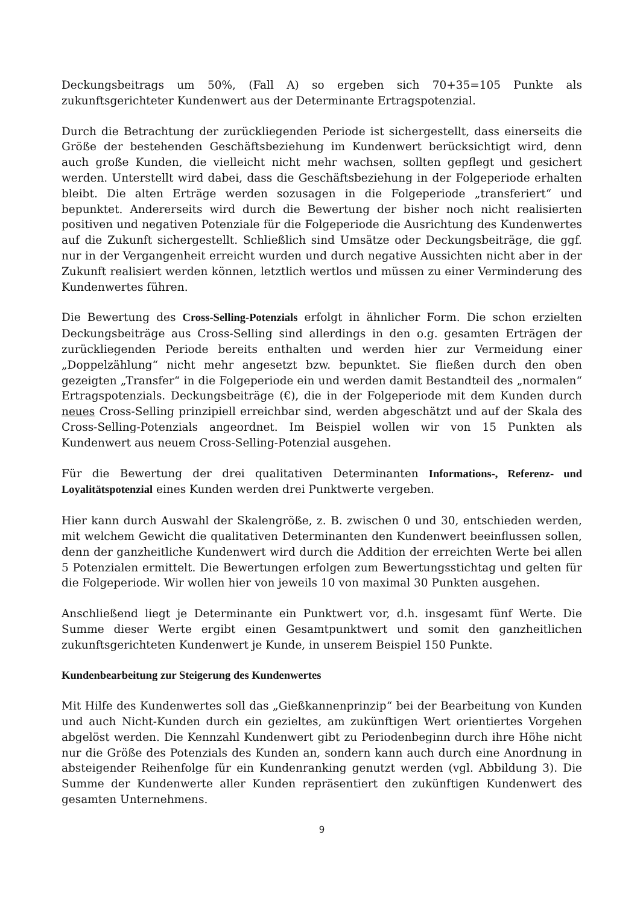Deckungsbeitrags um 50%, (Fall A) so ergeben sich 70+35=105 Punkte als zukunftsgerichteter Kundenwert aus der Determinante Ertragspotenzial.
Durch die Betrachtung der zurückliegenden Periode ist sichergestellt, dass einerseits die Größe der bestehenden Geschäftsbeziehung im Kundenwert berücksichtigt wird, denn auch große Kunden, die vielleicht nicht mehr wachsen, sollten gepflegt und gesichert werden. Unterstellt wird dabei, dass die Geschäftsbeziehung in der Folgeperiode erhalten bleibt. Die alten Erträge werden sozusagen in die Folgeperiode „transferiert“ und bepunktet. Andererseits wird durch die Bewertung der bisher noch nicht realisierten positiven und negativen Potenziale für die Folgeperiode die Ausrichtung des Kundenwertes auf die Zukunft sichergestellt. Schließlich sind Umsätze oder Deckungsbeiträge, die ggf. nur in der Vergangenheit erreicht wurden und durch negative Aussichten nicht aber in der Zukunft realisiert werden können, letztlich wertlos und müssen zu einer Verminderung des Kundenwertes führen.
Die Bewertung des Cross-Selling-Potenzials erfolgt in ähnlicher Form. Die schon erzielten Deckungsbeiträge aus Cross-Selling sind allerdings in den o.g. gesamten Erträgen der zurückliegenden Periode bereits enthalten und werden hier zur Vermeidung einer „Doppelzählung“ nicht mehr angesetzt bzw. bepunktet. Sie fließen durch den oben gezeigten „Transfer“ in die Folgeperiode ein und werden damit Bestandteil des „normalen“ Ertragspotenzials. Deckungsbeiträge (€), die in der Folgeperiode mit dem Kunden durch neues Cross-Selling prinzipiell erreichbar sind, werden abgeschätzt und auf der Skala des Cross-Selling-Potenzials angeordnet. Im Beispiel wollen wir von 15 Punkten als Kundenwert aus neuem Cross-Selling-Potenzial ausgehen.
Für die Bewertung der drei qualitativen Determinanten Informations-, Referenz- und Loyalitätspotenzial eines Kunden werden drei Punktwerte vergeben.
Hier kann durch Auswahl der Skalengröße, z. B. zwischen 0 und 30, entschieden werden, mit welchem Gewicht die qualitativen Determinanten den Kundenwert beeinflussen sollen, denn der ganzheitliche Kundenwert wird durch die Addition der erreichten Werte bei allen 5 Potenzialen ermittelt. Die Bewertungen erfolgen zum Bewertungsstichtag und gelten für die Folgeperiode. Wir wollen hier von jeweils 10 von maximal 30 Punkten ausgehen.
Anschließend liegt je Determinante ein Punktwert vor, d.h. insgesamt fünf Werte. Die Summe dieser Werte ergibt einen Gesamtpunktwert und somit den ganzheitlichen zukunftsgerichteten Kundenwert je Kunde, in unserem Beispiel 150 Punkte.
Kundenbearbeitung zur Steigerung des Kundenwertes
Mit Hilfe des Kundenwertes soll das „Gießkannenprinzip“ bei der Bearbeitung von Kunden und auch Nicht-Kunden durch ein gezieltes, am zukünftigen Wert orientiertes Vorgehen abgelöst werden. Die Kennzahl Kundenwert gibt zu Periodenbeginn durch ihre Höhe nicht nur die Größe des Potenzials des Kunden an, sondern kann auch durch eine Anordnung in absteigender Reihenfolge für ein Kundenranking genutzt werden (vgl. Abbildung 3). Die Summe der Kundenwerte aller Kunden repräsentiert den zukünftigen Kundenwert des gesamten Unternehmens.
9